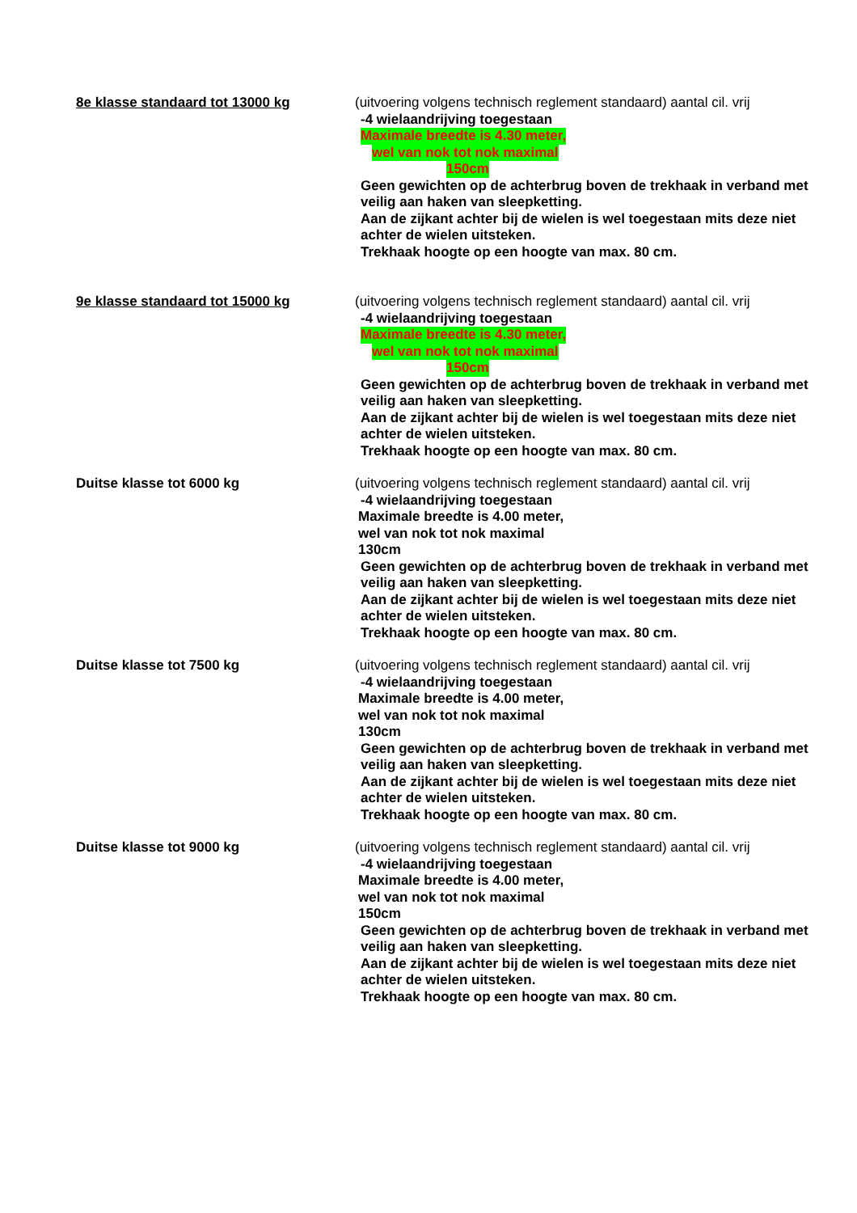8e klasse standaard tot 13000 kg
(uitvoering volgens technisch reglement standaard) aantal cil. vrij
-4 wielaandrijving toegestaan
Maximale breedte is 4.30 meter,
wel van nok tot nok maximal
150cm
Geen gewichten op de achterbrug boven de trekhaak in verband met veilig aan haken van sleepketting.
Aan de zijkant achter bij de wielen is wel toegestaan mits deze niet achter de wielen uitsteken.
Trekhaak hoogte op een hoogte van max. 80 cm.
9e klasse standaard tot 15000 kg
(uitvoering volgens technisch reglement standaard) aantal cil. vrij
-4 wielaandrijving toegestaan
Maximale breedte is 4.30 meter,
wel van nok tot nok maximal
150cm
Geen gewichten op de achterbrug boven de trekhaak in verband met veilig aan haken van sleepketting.
Aan de zijkant achter bij de wielen is wel toegestaan mits deze niet achter de wielen uitsteken.
Trekhaak hoogte op een hoogte van max. 80 cm.
Duitse klasse tot 6000 kg
(uitvoering volgens technisch reglement standaard) aantal cil. vrij
-4 wielaandrijving toegestaan
Maximale breedte is 4.00 meter,
wel van nok tot nok maximal
130cm
Geen gewichten op de achterbrug boven de trekhaak in verband met veilig aan haken van sleepketting.
Aan de zijkant achter bij de wielen is wel toegestaan mits deze niet achter de wielen uitsteken.
Trekhaak hoogte op een hoogte van max. 80 cm.
Duitse klasse tot 7500 kg
(uitvoering volgens technisch reglement standaard) aantal cil. vrij
-4 wielaandrijving toegestaan
Maximale breedte is 4.00 meter,
wel van nok tot nok maximal
130cm
Geen gewichten op de achterbrug boven de trekhaak in verband met veilig aan haken van sleepketting.
Aan de zijkant achter bij de wielen is wel toegestaan mits deze niet achter de wielen uitsteken.
Trekhaak hoogte op een hoogte van max. 80 cm.
Duitse klasse tot 9000 kg
(uitvoering volgens technisch reglement standaard) aantal cil. vrij
-4 wielaandrijving toegestaan
Maximale breedte is 4.00 meter,
wel van nok tot nok maximal
150cm
Geen gewichten op de achterbrug boven de trekhaak in verband met veilig aan haken van sleepketting.
Aan de zijkant achter bij de wielen is wel toegestaan mits deze niet achter de wielen uitsteken.
Trekhaak hoogte op een hoogte van max. 80 cm.